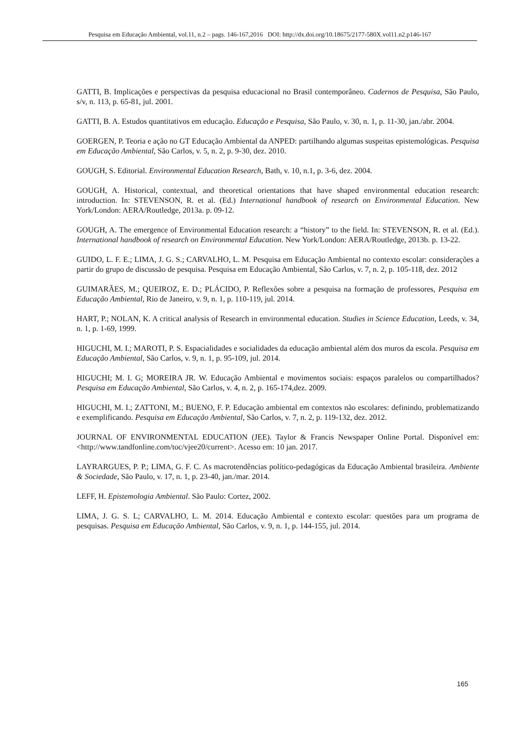Pesquisa em Educação Ambiental, vol.11, n.2 – pags. 146-167,2016 DOI: http://dx.doi.org/10.18675/2177-580X.vol11.n2.p146-167
GATTI, B. Implicações e perspectivas da pesquisa educacional no Brasil contemporâneo. Cadernos de Pesquisa, São Paulo, s/v, n. 113, p. 65-81, jul. 2001.
GATTI, B. A. Estudos quantitativos em educação. Educação e Pesquisa, São Paulo, v. 30, n. 1, p. 11-30, jan./abr. 2004.
GOERGEN, P. Teoria e ação no GT Educação Ambiental da ANPED: partilhando algumas suspeitas epistemológicas. Pesquisa em Educação Ambiental, São Carlos, v. 5, n. 2, p. 9-30, dez. 2010.
GOUGH, S. Editorial. Environmental Education Research, Bath, v. 10, n.1, p. 3-6, dez. 2004.
GOUGH, A. Historical, contextual, and theoretical orientations that have shaped environmental education research: introduction. In: STEVENSON, R. et al. (Ed.) International handbook of research on Environmental Education. New York/London: AERA/Routledge, 2013a. p. 09-12.
GOUGH, A. The emergence of Environmental Education research: a “history” to the field. In: STEVENSON, R. et al. (Ed.). International handbook of research on Environmental Education. New York/London: AERA/Routledge, 2013b. p. 13-22.
GUIDO, L. F. E.; LIMA, J. G. S.; CARVALHO, L. M. Pesquisa em Educação Ambiental no contexto escolar: considerações a partir do grupo de discussão de pesquisa. Pesquisa em Educação Ambiental, São Carlos, v. 7, n. 2, p. 105-118, dez. 2012
GUIMARÃES, M.; QUEIROZ, E. D.; PLÁCIDO, P. Reflexões sobre a pesquisa na formação de professores, Pesquisa em Educação Ambiental, Rio de Janeiro, v. 9, n. 1, p. 110-119, jul. 2014.
HART, P.; NOLAN, K. A critical analysis of Research in environmental education. Studies in Science Education, Leeds, v. 34, n. 1, p. 1-69, 1999.
HIGUCHI, M. I.; MAROTI, P. S. Espacialidades e socialidades da educação ambiental além dos muros da escola. Pesquisa em Educação Ambiental, São Carlos, v. 9, n. 1, p. 95-109, jul. 2014.
HIGUCHI; M. I. G; MOREIRA JR. W. Educação Ambiental e movimentos sociais: espaços paralelos ou compartilhados? Pesquisa em Educação Ambiental, São Carlos, v. 4, n. 2, p. 165-174,dez. 2009.
HIGUCHI, M. I.; ZATTONI, M.; BUENO, F. P. Educação ambiental em contextos não escolares: definindo, problematizando e exemplificando. Pesquisa em Educação Ambiental, São Carlos, v. 7, n. 2, p. 119-132, dez. 2012.
JOURNAL OF ENVIRONMENTAL EDUCATION (JEE). Taylor & Francis Newspaper Online Portal. Disponível em: <http://www.tandfonline.com/toc/vjee20/current>. Acesso em: 10 jan. 2017.
LAYRARGUES, P. P.; LIMA, G. F. C. As macrotendências político-pedagógicas da Educação Ambiental brasileira. Ambiente & Sociedade, São Paulo, v. 17, n. 1, p. 23-40, jan./mar. 2014.
LEFF, H. Epistemologia Ambiental. São Paulo: Cortez, 2002.
LIMA, J. G. S. L; CARVALHO, L. M. 2014. Educação Ambiental e contexto escolar: questões para um programa de pesquisas. Pesquisa em Educação Ambiental, São Carlos, v. 9, n. 1, p. 144-155, jul. 2014.
165